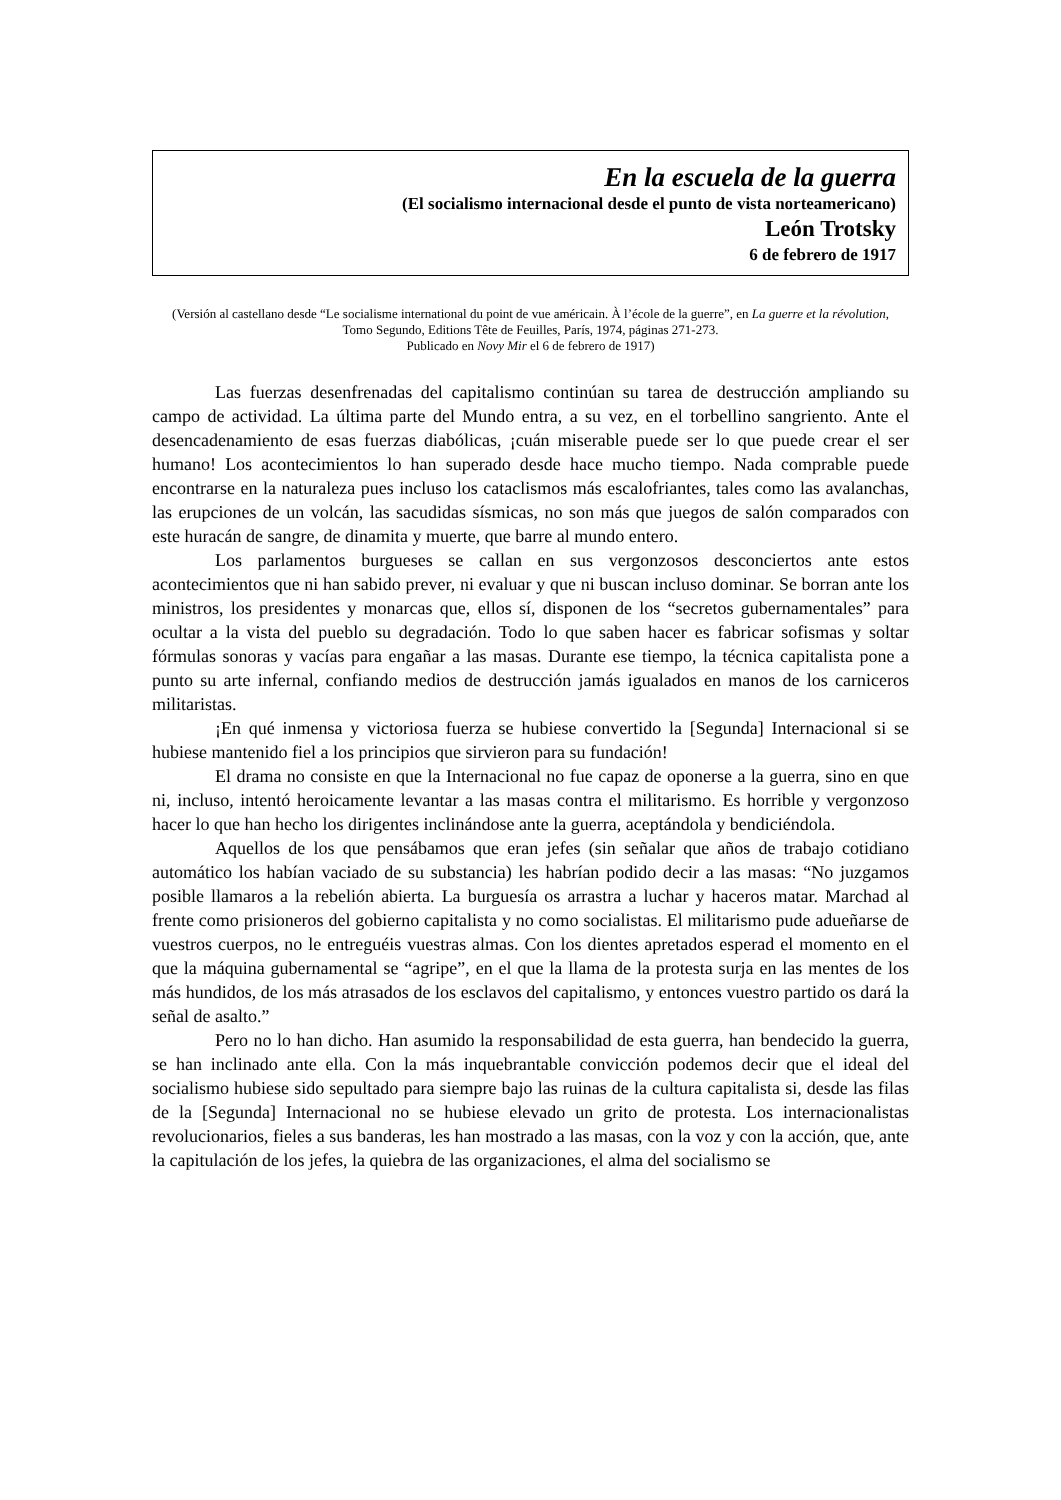En la escuela de la guerra
(El socialismo internacional desde el punto de vista norteamericano)
León Trotsky
6 de febrero de 1917
(Versión al castellano desde “Le socialisme international du point de vue américain. À l’école de la guerre”, en La guerre et la révolution, Tomo Segundo, Editions Tête de Feuilles, París, 1974, páginas 271-273.
Publicado en Novy Mir el 6 de febrero de 1917)
Las fuerzas desenfrenadas del capitalismo continúan su tarea de destrucción ampliando su campo de actividad. La última parte del Mundo entra, a su vez, en el torbellino sangriento. Ante el desencadenamiento de esas fuerzas diabólicas, ¡cuán miserable puede ser lo que puede crear el ser humano! Los acontecimientos lo han superado desde hace mucho tiempo. Nada comprable puede encontrarse en la naturaleza pues incluso los cataclismos más escalofriantes, tales como las avalanchas, las erupciones de un volcán, las sacudidas sísmicas, no son más que juegos de salón comparados con este huracán de sangre, de dinamita y muerte, que barre al mundo entero.
Los parlamentos burgueses se callan en sus vergonzosos desconciertos ante estos acontecimientos que ni han sabido prever, ni evaluar y que ni buscan incluso dominar. Se borran ante los ministros, los presidentes y monarcas que, ellos sí, disponen de los “secretos gubernamentales” para ocultar a la vista del pueblo su degradación. Todo lo que saben hacer es fabricar sofismas y soltar fórmulas sonoras y vacías para engañar a las masas. Durante ese tiempo, la técnica capitalista pone a punto su arte infernal, confiando medios de destrucción jamás igualados en manos de los carniceros militaristas.
¡En qué inmensa y victoriosa fuerza se hubiese convertido la [Segunda] Internacional si se hubiese mantenido fiel a los principios que sirvieron para su fundación!
El drama no consiste en que la Internacional no fue capaz de oponerse a la guerra, sino en que ni, incluso, intentó heroicamente levantar a las masas contra el militarismo. Es horrible y vergonzoso hacer lo que han hecho los dirigentes inclinándose ante la guerra, aceptándola y bendiciéndola.
Aquellos de los que pensábamos que eran jefes (sin señalar que años de trabajo cotidiano automático los habían vaciado de su substancia) les habrían podido decir a las masas: “No juzgamos posible llamaros a la rebelión abierta. La burguesía os arrastra a luchar y haceros matar. Marchad al frente como prisioneros del gobierno capitalista y no como socialistas. El militarismo pude adueñarse de vuestros cuerpos, no le entreguéis vuestras almas. Con los dientes apretados esperad el momento en el que la máquina gubernamental se “agripe”, en el que la llama de la protesta surja en las mentes de los más hundidos, de los más atrasados de los esclavos del capitalismo, y entonces vuestro partido os dará la señal de asalto.”
Pero no lo han dicho. Han asumido la responsabilidad de esta guerra, han bendecido la guerra, se han inclinado ante ella. Con la más inquebrantable convicción podemos decir que el ideal del socialismo hubiese sido sepultado para siempre bajo las ruinas de la cultura capitalista si, desde las filas de la [Segunda] Internacional no se hubiese elevado un grito de protesta. Los internacionalistas revolucionarios, fieles a sus banderas, les han mostrado a las masas, con la voz y con la acción, que, ante la capitulación de los jefes, la quiebra de las organizaciones, el alma del socialismo se